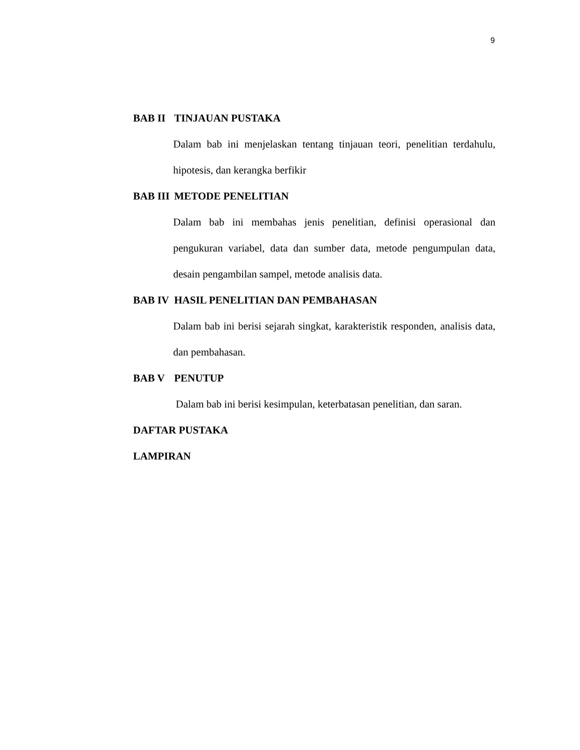9
BAB II TINJAUAN PUSTAKA
Dalam bab ini menjelaskan tentang tinjauan teori, penelitian terdahulu, hipotesis, dan kerangka berfikir
BAB III METODE PENELITIAN
Dalam bab ini membahas jenis penelitian, definisi operasional dan pengukuran variabel, data dan sumber data, metode pengumpulan data, desain pengambilan sampel, metode analisis data.
BAB IV HASIL PENELITIAN DAN PEMBAHASAN
Dalam bab ini berisi sejarah singkat, karakteristik responden, analisis data, dan pembahasan.
BAB V PENUTUP
Dalam bab ini berisi kesimpulan, keterbatasan penelitian, dan saran.
DAFTAR PUSTAKA
LAMPIRAN